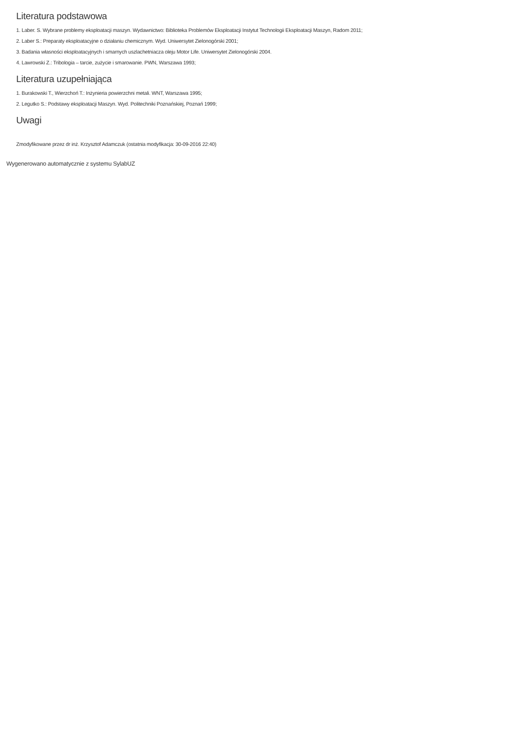Literatura podstawowa
1. Laber. S. Wybrane problemy eksploatacji maszyn. Wydawnictwo: Biblioteka Problemów Eksploatacji Instytut Technologii Eksploatacji Maszyn, Radom 2011;
2. Laber S.: Preparaty eksploatacyjne o działaniu chemicznym. Wyd. Uniwersytet Zielonogórski 2001;
3. Badania własności eksploatacyjnych i smarnych uszlachetniacza oleju Motor Life. Uniwersytet Zielonogórski 2004.
4. Lawrowski Z.: Tribologia – tarcie, zużycie i smarowanie. PWN, Warszawa 1993;
Literatura uzupełniająca
1. Burakowski T., Wierzchoń T.: Inżynieria powierzchni metali. WNT, Warszawa 1995;
2. Legutko S.: Podstawy eksploatacji Maszyn. Wyd. Politechniki Poznańskiej, Poznań 1999;
Uwagi
Zmodyfikowane przez dr inż. Krzysztof Adamczuk (ostatnia modyfikacja: 30-09-2016 22:40)
Wygenerowano automatycznie z systemu SylabUZ